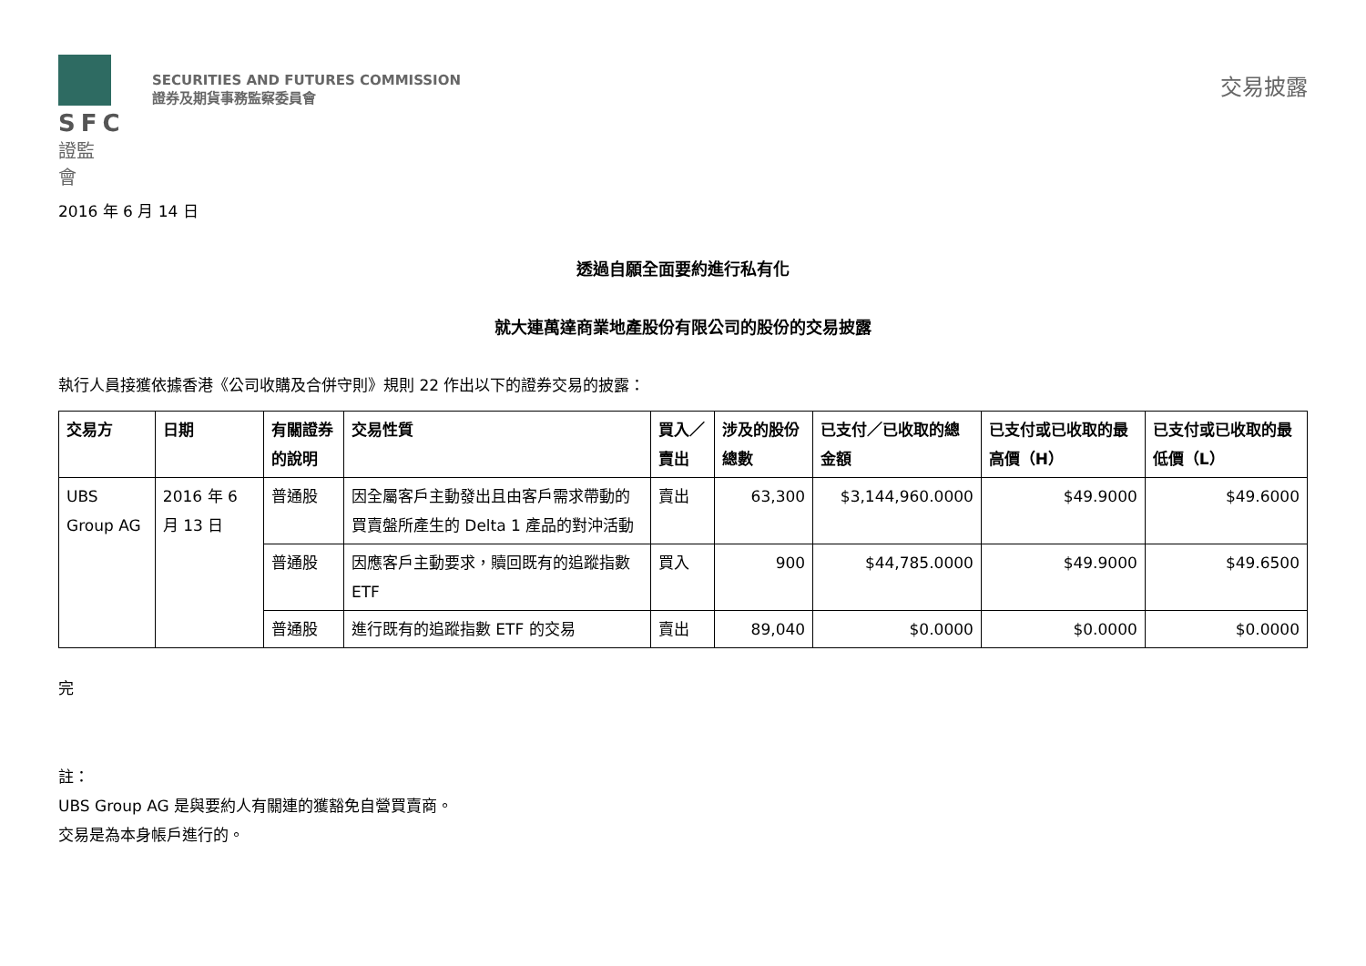SFC
證監會
SECURITIES AND FUTURES COMMISSION
證券及期貨事務監察委員會
交易披露
2016 年 6 月 14 日
透過自願全面要約進行私有化
就大連萬達商業地產股份有限公司的股份的交易披露
執行人員接獲依據香港《公司收購及合併守則》規則 22 作出以下的證券交易的披露：
| 交易方 | 日期 | 有關證券的說明 | 交易性質 | 買入／賣出 | 涉及的股份總數 | 已支付／已收取的總金額 | 已支付或已收取的最高價（H） | 已支付或已收取的最低價（L） |
| --- | --- | --- | --- | --- | --- | --- | --- | --- |
| UBS Group AG | 2016 年 6 月 13 日 | 普通股 | 因全屬客戶主動發出且由客戶需求帶動的買賣盤所產生的 Delta 1 產品的對沖活動 | 賣出 | 63,300 | $3,144,960.0000 | $49.9000 | $49.6000 |
| | | 普通股 | 因應客戶主動要求，贖回既有的追蹤指數 ETF | 買入 | 900 | $44,785.0000 | $49.9000 | $49.6500 |
| | | 普通股 | 進行既有的追蹤指數 ETF 的交易 | 賣出 | 89,040 | $0.0000 | $0.0000 | $0.0000 |
完
註：
UBS Group AG 是與要約人有關連的獲豁免自營買賣商。
交易是為本身帳戶進行的。